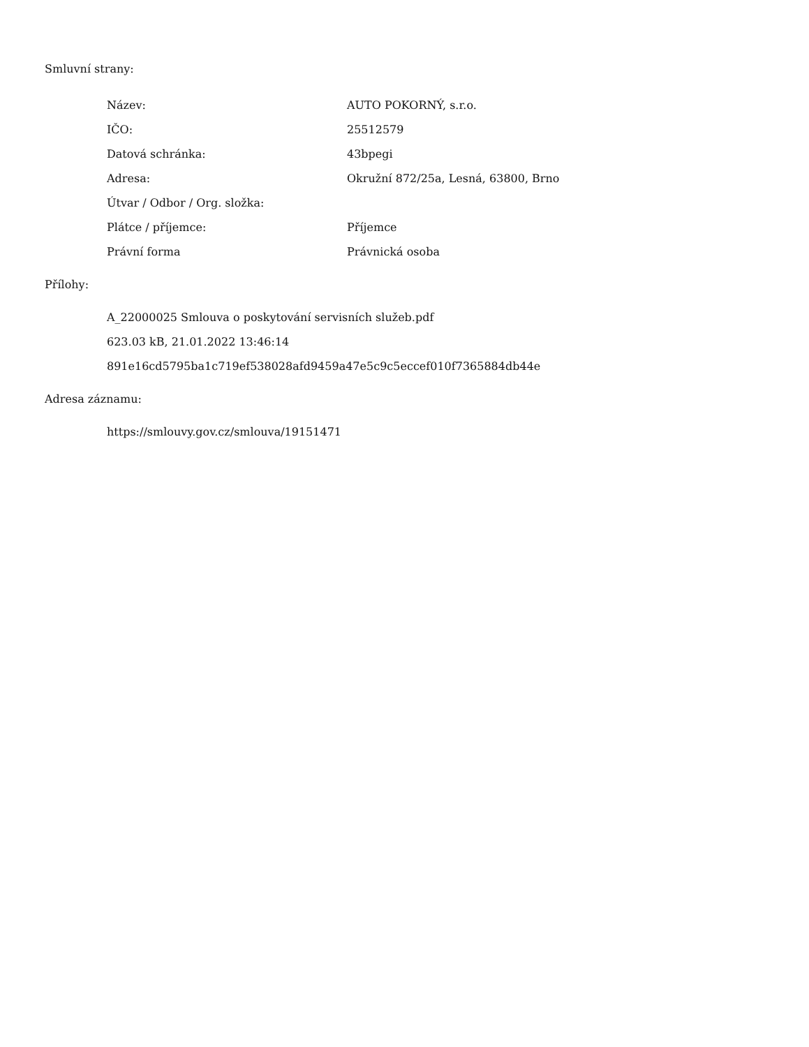Smluvní strany:
| Název: | AUTO POKORNÝ, s.r.o. |
| IČO: | 25512579 |
| Datová schránka: | 43bpegi |
| Adresa: | Okružní 872/25a, Lesná, 63800, Brno |
| Útvar / Odbor / Org. složka: | |
| Plátce / příjemce: | Příjemce |
| Právní forma | Právnická osoba |
Přílohy:
A_22000025 Smlouva o poskytování servisních služeb.pdf
623.03 kB, 21.01.2022 13:46:14
891e16cd5795ba1c719ef538028afd9459a47e5c9c5eccef010f7365884db44e
Adresa záznamu:
https://smlouvy.gov.cz/smlouva/19151471